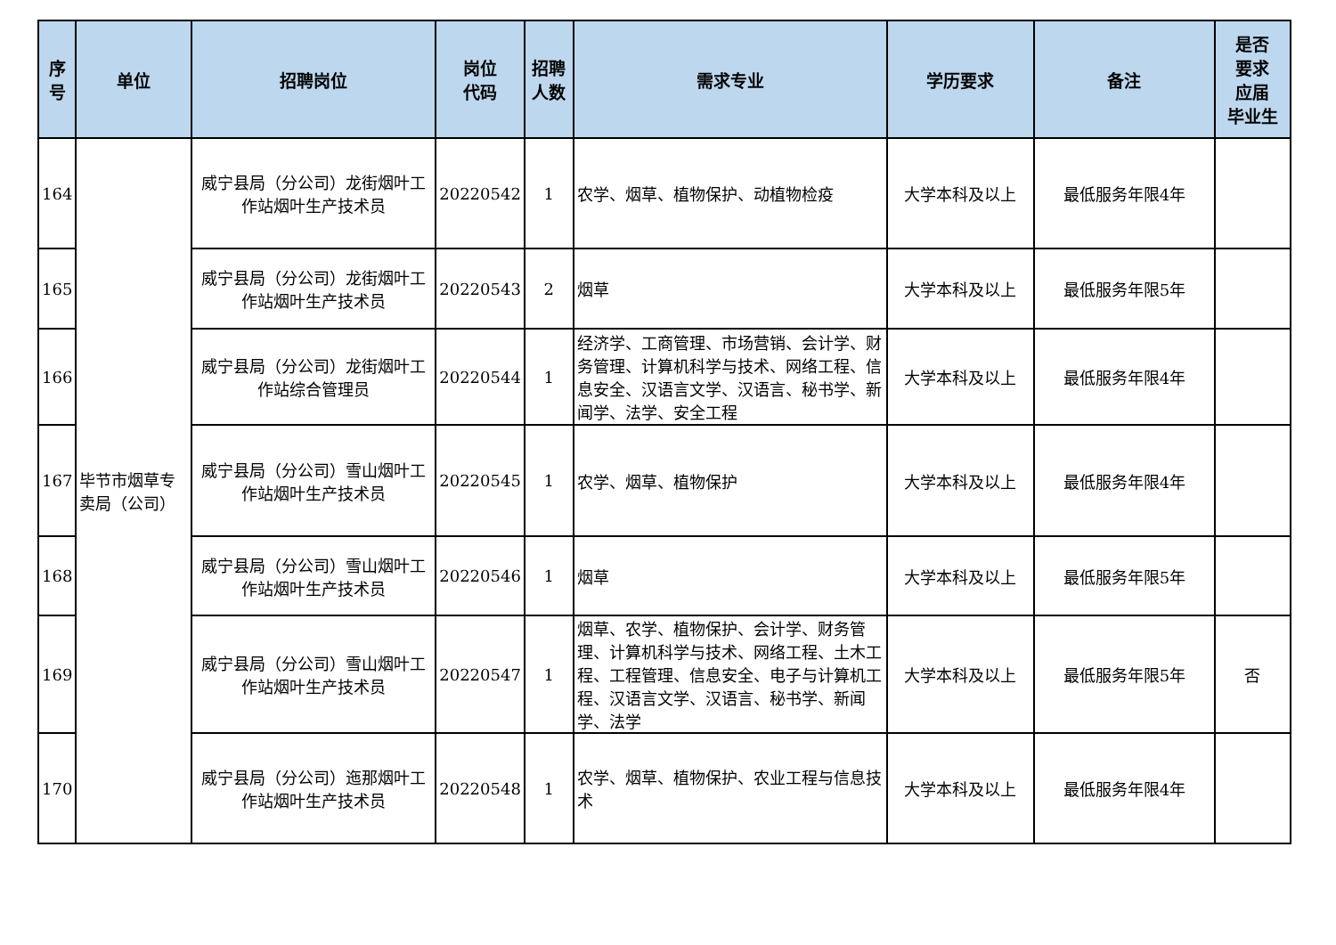| 序 号 | 单位 | 招聘岗位 | 岗位 代码 | 招聘 人数 | 需求专业 | 学历要求 | 备注 | 是否 要求 应届 毕业生 |
| --- | --- | --- | --- | --- | --- | --- | --- | --- |
| 164 | 毕节市烟草专卖局（公司） | 威宁县局（分公司）龙街烟叶工作站烟叶生产技术员 | 20220542 | 1 | 农学、烟草、植物保护、动植物检疫 | 大学本科及以上 | 最低服务年限4年 | |
| 165 | | 威宁县局（分公司）龙街烟叶工作站烟叶生产技术员 | 20220543 | 2 | 烟草 | 大学本科及以上 | 最低服务年限5年 | |
| 166 | | 威宁县局（分公司）龙街烟叶工作站综合管理员 | 20220544 | 1 | 经济学、工商管理、市场营销、会计学、财务管理、计算机科学与技术、网络工程、信息安全、汉语言文学、汉语言、秘书学、新闻学、法学、安全工程 | 大学本科及以上 | 最低服务年限4年 | |
| 167 | | 威宁县局（分公司）雪山烟叶工作站烟叶生产技术员 | 20220545 | 1 | 农学、烟草、植物保护 | 大学本科及以上 | 最低服务年限4年 | |
| 168 | | 威宁县局（分公司）雪山烟叶工作站烟叶生产技术员 | 20220546 | 1 | 烟草 | 大学本科及以上 | 最低服务年限5年 | |
| 169 | | 威宁县局（分公司）雪山烟叶工作站烟叶生产技术员 | 20220547 | 1 | 烟草、农学、植物保护、会计学、财务管理、计算机科学与技术、网络工程、土木工程、工程管理、信息安全、电子与计算机工程、汉语言文学、汉语言、秘书学、新闻学、法学 | 大学本科及以上 | 最低服务年限5年 | 否 |
| 170 | | 威宁县局（分公司）迤那烟叶工作站烟叶生产技术员 | 20220548 | 1 | 农学、烟草、植物保护、农业工程与信息技术 | 大学本科及以上 | 最低服务年限4年 | |